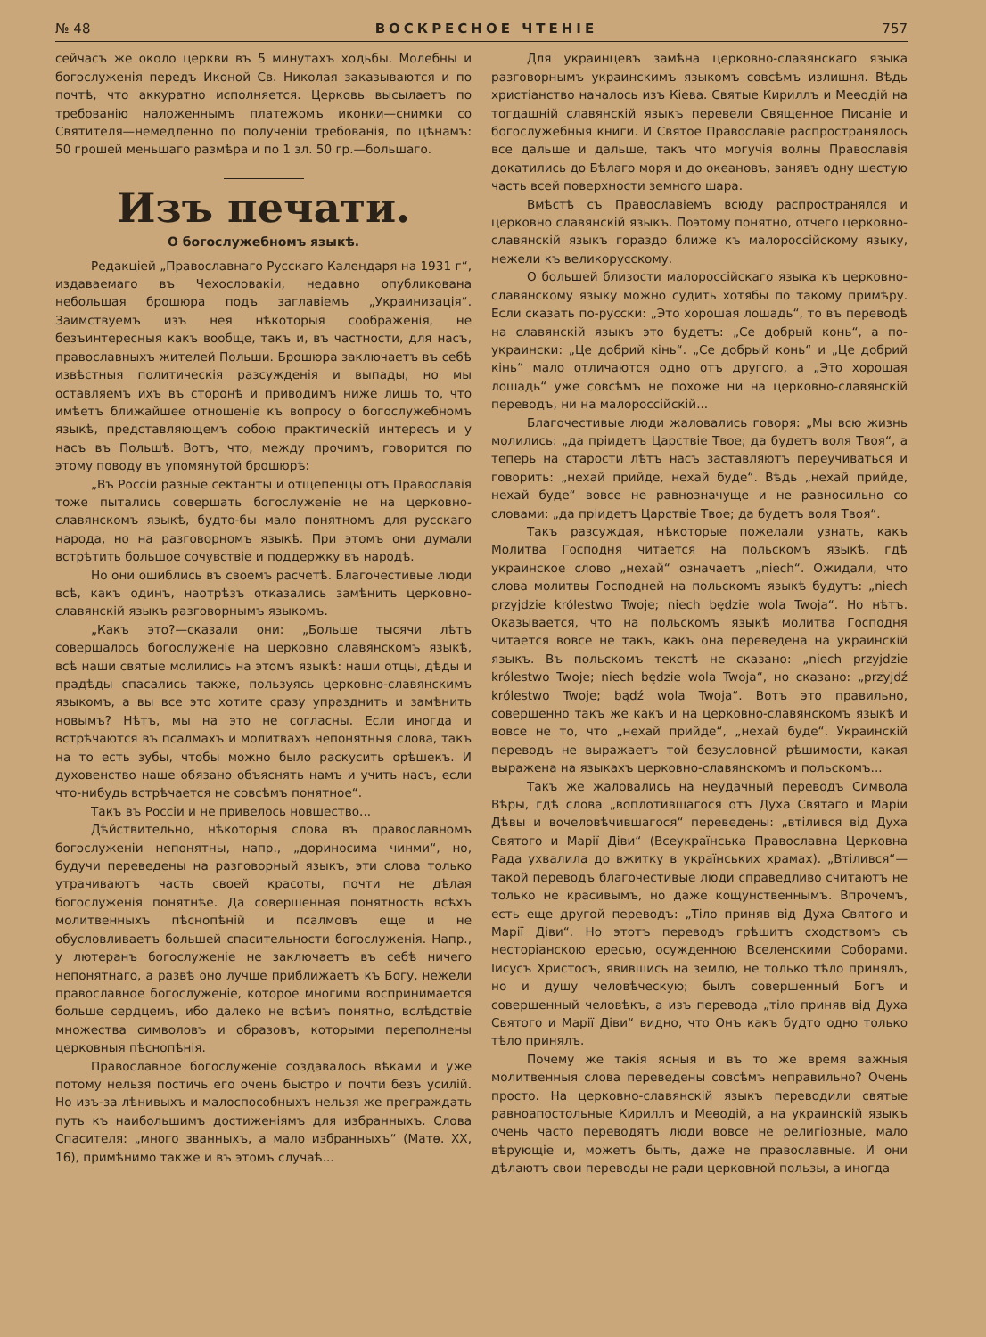№ 48 ВОСКРЕСНОЕ ЧТЕНІЕ 757
сейчасъ же около церкви въ 5 минутахъ ходьбы. Молебны и богослуженія передъ Иконой Св. Николая заказываются и по почтѣ, что аккуратно исполняется. Церковь высылаетъ по требованію наложеннымъ платежомъ иконки—снимки со Святителя—немедленно по полученіи требованія, по цѣнамъ: 50 грошей меньшаго размѣра и по 1 зл. 50 гр.—большаго.
Изъ печати.
О богослужебномъ языкѣ.
Редакціей „Православнаго Русскаго Календаря на 1931 г“, издаваемаго въ Чехословакіи, недавно опубликована небольшая брошюра подъ заглавіемъ „Украинизація“. Заимствуемъ изъ нея нѣкоторыя соображенія, не безъинтересныя какъ вообще, такъ и, въ частности, для насъ, православныхъ жителей Польши. Брошюра заключаетъ въ себѣ извѣстныя политическія разсужденія и выпады, но мы оставляемъ ихъ въ сторонѣ и приводимъ ниже лишь то, что имѣетъ ближайшее отношеніе къ вопросу о богослужебномъ языкѣ, представляющемъ собою практическій интересъ и у насъ въ Польшѣ. Вотъ, что, между прочимъ, говорится по этому поводу въ упомянутой брошюрѣ:
„Въ Россіи разные сектанты и отщепенцы отъ Православія тоже пытались совершать богослуженіе не на церковно-славянскомъ языкѣ, будто-бы мало понятномъ для русскаго народа, но на разговорномъ языкѣ. При этомъ они думали встрѣтить большое сочувствіе и поддержку въ народѣ.
Но они ошиблись въ своемъ расчетѣ. Благочестивые люди всѣ, какъ одинъ, наотрѣзъ отказались замѣнить церковно-славянскій языкъ разговорнымъ языкомъ.
„Какъ это?—сказали они: „Больше тысячи лѣтъ совершалось богослуженіе на церковно славянскомъ языкѣ, всѣ наши святые молились на этомъ языкѣ: наши отцы, дѣды и прадѣды спасались также, пользуясь церковно-славянскимъ языкомъ, а вы все это хотите сразу упразднить и замѣнить новымъ? Нѣтъ, мы на это не согласны. Если иногда и встрѣчаются въ псалмахъ и молитвахъ непонятныя слова, такъ на то есть зубы, чтобы можно было раскусить орѣшекъ. И духовенство наше обязано объяснять намъ и учить насъ, если что-нибудь встрѣчается не совсѣмъ понятное“.
Такъ въ Россіи и не привелось новшество...
Дѣйствительно, нѣкоторыя слова въ православномъ богослуженіи непонятны, напр., „дориносима чинми“, но, будучи переведены на разговорный языкъ, эти слова только утрачиваютъ часть своей красоты, почти не дѣлая богослуженія понятнѣе. Да совершенная понятность всѣхъ молитвенныхъ пѣснопѣній и псалмовъ еще и не обусловливаетъ большей спасительности богослуженія. Напр., у лютеранъ богослуженіе не заключаетъ въ себѣ ничего непонятнаго, а развѣ оно лучше приближаетъ къ Богу, нежели православное богослуженіе, которое многими воспринимается больше сердцемъ, ибо далеко не всѣмъ понятно, вслѣдствіе множества символовъ и образовъ, которыми переполнены церковныя пѣснопѣнія.
Православное богослуженіе создавалось вѣками и уже потому нельзя постичь его очень быстро и почти безъ усилій. Но изъ-за лѣнивыхъ и малоспособныхъ нельзя же преграждать путь къ наибольшимъ достиженіямъ для избранныхъ. Слова Спасителя: „много званныхъ, а мало избранныхъ“ (Матѳ. XX, 16), примѣнимо также и въ этомъ случаѣ...
Для украинцевъ замѣна церковно-славянскаго языка разговорнымъ украинскимъ языкомъ совсѣмъ излишня. Вѣдь христіанство началось изъ Кіева. Святые Кириллъ и Меѳодій на тогдашній славянскій языкъ перевели Священное Писаніе и богослужебныя книги. И Святое Православіе распространялось все дальше и дальше, такъ что могучія волны Православія докатились до Бѣлаго моря и до океановъ, занявъ одну шестую часть всей поверхности земного шара.
Вмѣстѣ съ Православіемъ всюду распространялся и церковно славянскій языкъ. Поэтому понятно, отчего церковно-славянскій языкъ гораздо ближе къ малороссійскому языку, нежели къ великорусскому.
О большей близости малороссійскаго языка къ церковно-славянскому языку можно судить хотябы по такому примѣру. Если сказать по-русски: „Это хорошая лошадь“, то въ переводѣ на славянскій языкъ это будетъ: „Се добрый конь“, а по-украински: „Це добрий кінь“. „Се добрый конь“ и „Це добрий кінь“ мало отличаются одно отъ другого, а „Это хорошая лошадь“ уже совсѣмъ не похоже ни на церковно-славянскій переводъ, ни на малороссійскій...
Благочестивые люди жаловались говоря: „Мы всю жизнь молились: „да пріидетъ Царствіе Твое; да будетъ воля Твоя“, а теперь на старости лѣтъ насъ заставляютъ переучиваться и говорить: „нехай прийде, нехай буде“. Вѣдь „нехай прийде, нехай буде“ вовсе не равнозначуще и не равносильно со словами: „да пріидетъ Царствіе Твое; да будетъ воля Твоя“.
Такъ разсуждая, нѣкоторые пожелали узнать, какъ Молитва Господня читается на польскомъ языкѣ, гдѣ украинское слово „нехай“ означаетъ „niech“. Ожидали, что слова молитвы Господней на польскомъ языкѣ будутъ: „niech przyjdzie królestwo Twoje; niech będzie wola Twoja“. Но нѣтъ. Оказывается, что на польскомъ языкѣ молитва Господня читается вовсе не такъ, какъ она переведена на украинскій языкъ. Въ польскомъ текстѣ не сказано: „niech przyjdzie królestwo Twoje; niech będzie wola Twoja“, но сказано: „przyjdź królestwo Twoje; bądź wola Twoja“. Вотъ это правильно, совершенно такъ же какъ и на церковно-славянскомъ языкѣ и вовсе не то, что „нехай прийде“, „нехай буде“. Украинскій переводъ не выражаетъ той безусловной рѣшимости, какая выражена на языкахъ церковно-славянскомъ и польскомъ...
Такъ же жаловались на неудачный переводъ Символа Вѣры, гдѣ слова „воплотившагося отъ Духа Святаго и Маріи Дѣвы и вочеловѣчившагося“ переведены: „втілився від Духа Святого и Марії Діви“ (Всеукраїнська Православна Церковна Рада ухвалила до вжитку в українських храмах). „Втілився“—такой переводъ благочестивые люди справедливо считаютъ не только не красивымъ, но даже кощунственнымъ. Впрочемъ, есть еще другой переводъ: „Тіло приняв від Духа Святого и Марії Діви“. Но этотъ переводъ грѣшитъ сходствомъ съ несторіанскою ересью, осужденною Вселенскими Соборами. Іисусъ Христосъ, явившись на землю, не только тѣло принялъ, но и душу человѣческую; былъ совершенный Богъ и совершенный человѣкъ, а изъ перевода „тіло приняв від Духа Святого и Марії Діви“ видно, что Онъ какъ будто одно только тѣло принялъ.
Почему же такія ясныя и въ то же время важныя молитвенныя слова переведены совсѣмъ неправильно? Очень просто. На церковно-славянскій языкъ переводили святые равноапостольные Кириллъ и Меѳодій, а на украинскій языкъ очень часто переводятъ люди вовсе не религіозные, мало вѣрующіе и, можетъ быть, даже не православные. И они дѣлаютъ свои переводы не ради церковной пользы, а иногда